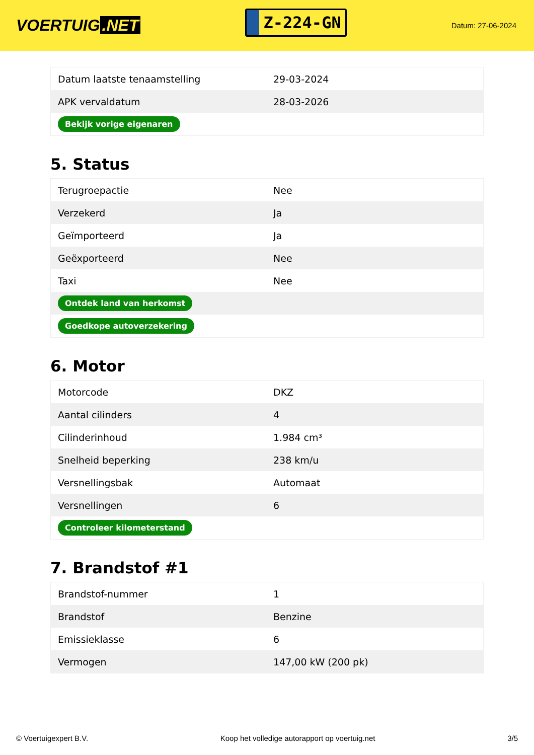VOERTUIG.NET
Z-224-GN
Datum: 27-06-2024
| Datum laatste tenaamstelling | 29-03-2024 |
| APK vervaldatum | 28-03-2026 |
| Bekijk vorige eigenaren | |
5. Status
| Terugroepactie | Nee |
| Verzekerd | Ja |
| Geïmporteerd | Ja |
| Geëxporteerd | Nee |
| Taxi | Nee |
| Ontdek land van herkomst | |
| Goedkope autoverzekering | |
6. Motor
| Motorcode | DKZ |
| Aantal cilinders | 4 |
| Cilinderinhoud | 1.984 cm³ |
| Snelheid beperking | 238 km/u |
| Versnellingsbak | Automaat |
| Versnellingen | 6 |
| Controleer kilometerstand | |
7. Brandstof #1
| Brandstof-nummer | 1 |
| Brandstof | Benzine |
| Emissieklasse | 6 |
| Vermogen | 147,00 kW (200 pk) |
© Voertuigexpert B.V. Koop het volledige autorapport op voertuig.net 3/5